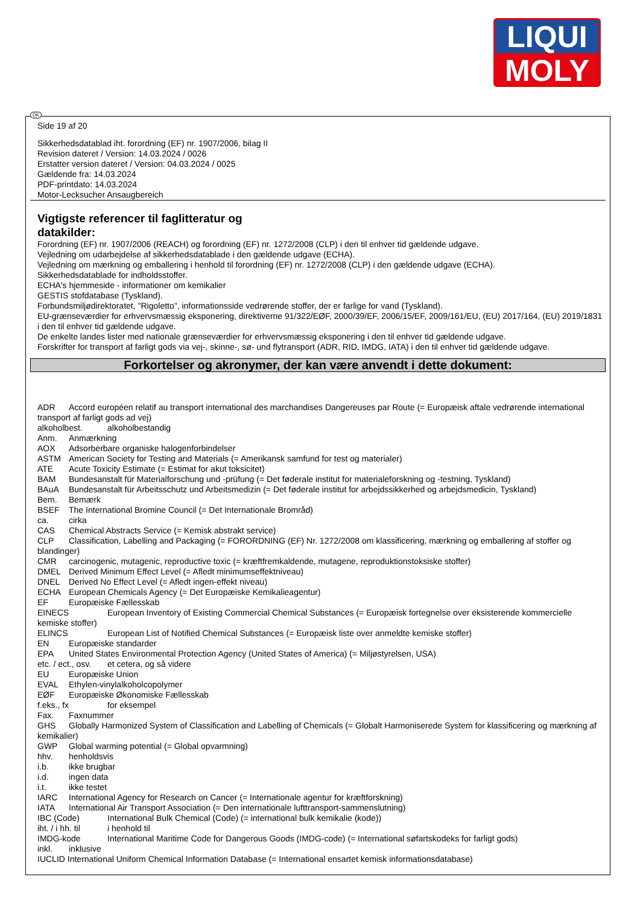LIQUI
MOLY
DK
Side 19 af 20
Sikkerhedsdatablad iht. forordning (EF) nr. 1907/2006, bilag II
Revision dateret / Version: 14.03.2024 / 0026
Erstatter version dateret / Version: 04.03.2024 / 0025
Gældende fra: 14.03.2024
PDF-printdato: 14.03.2024
Motor-Lecksucher Ansaugbereich
Vigtigste referencer til faglitteratur og datakilder:
Forordning (EF) nr. 1907/2006 (REACH) og forordning (EF) nr. 1272/2008 (CLP) i den til enhver tid gældende udgave.
Vejledning om udarbejdelse af sikkerhedsdatablade i den gældende udgave (ECHA).
Vejledning om mærkning og emballering i henhold til forordning (EF) nr. 1272/2008 (CLP) i den gældende udgave (ECHA).
Sikkerhedsdatablade for indholdsstoffer.
ECHA's hjemmeside - informationer om kemikalier
GESTIS stofdatabase (Tyskland).
Forbundsmiljødirektoratet, "Rigoletto", informationsside vedrørende stoffer, der er farlige for vand (Tyskland).
EU-grænseværdier for erhvervsmæssig eksponering, direktiverne 91/322/EØF, 2000/39/EF, 2006/15/EF, 2009/161/EU, (EU) 2017/164, (EU) 2019/1831 i den til enhver tid gældende udgave.
De enkelte landes lister med nationale grænseværdier for erhvervsmæssig eksponering i den til enhver tid gældende udgave.
Forskrifter for transport af farligt gods via vej-, skinne-, sø- und flytransport (ADR, RID, IMDG, IATA) i den til enhver tid gældende udgave.
Forkortelser og akronymer, der kan være anvendt i dette dokument:
ADR Accord européen relatif au transport international des marchandises Dangereuses par Route (= Europæisk aftale vedrørende international transport af farligt gods ad vej)
alkoholbest. alkoholbestandig
Anm. Anmærkning
AOX Adsorberbare organiske halogenforbindelser
ASTM American Society for Testing and Materials (= Amerikansk samfund for test og materialer)
ATE Acute Toxicity Estimate (= Estimat for akut toksicitet)
BAM Bundesanstalt für Materialforschung und -prüfung (= Det føderale institut for materialeforskning og -testning, Tyskland)
BAuA Bundesanstalt für Arbeitsschutz und Arbeitsmedizin (= Det føderale institut for arbejdssikkerhed og arbejdsmedicin, Tyskland)
Bem. Bemærk
BSEF The International Bromine Council (= Det Internationale Brområd)
ca. cirka
CAS Chemical Abstracts Service (= Kemisk abstrakt service)
CLP Classification, Labelling and Packaging (= FORORDNING (EF) Nr. 1272/2008 om klassificering, mærkning og emballering af stoffer og blandinger)
CMR carcinogenic, mutagenic, reproductive toxic (= kræftfremkaldende, mutagene, reproduktionstoksiske stoffer)
DMEL Derived Minimum Effect Level (= Afledt minimumseffektniveau)
DNEL Derived No Effect Level (= Afledt ingen-effekt niveau)
ECHA European Chemicals Agency (= Det Europæiske Kemikalieagentur)
EF Europæiske Fællesskab
EINECS European Inventory of Existing Commercial Chemical Substances (= Europæisk fortegnelse over eksisterende kommercielle kemiske stoffer)
ELINCS European List of Notified Chemical Substances (= Europæisk liste over anmeldte kemiske stoffer)
EN Europæiske standarder
EPA United States Environmental Protection Agency (United States of America) (= Miljøstyrelsen, USA)
etc. / ect., osv. et cetera, og så videre
EU Europæiske Union
EVAL Ethylen-vinylalkoholcopolymer
EØF Europæiske Økonomiske Fællesskab
f.eks., fx for eksempel
Fax. Faxnummer
GHS Globally Harmonized System of Classification and Labelling of Chemicals (= Globalt Harmoniserede System for klassificering og mærkning af kemikalier)
GWP Global warming potential (= Global opvarmning)
hhv. henholdsvis
i.b. ikke brugbar
i.d. ingen data
i.t. ikke testet
IARC International Agency for Research on Cancer (= Internationale agentur for kræftforskning)
IATA International Air Transport Association (= Den internationale lufttransport-sammenslutning)
IBC (Code) International Bulk Chemical (Code) (= international bulk kemikalie (kode))
iht. / i hh. til i henhold til
IMDG-kode International Maritime Code for Dangerous Goods (IMDG-code) (= International søfartskodeks for farligt gods)
inkl. inklusive
IUCLID International Uniform Chemical Information Database (= International ensartet kemisk informationsdatabase)